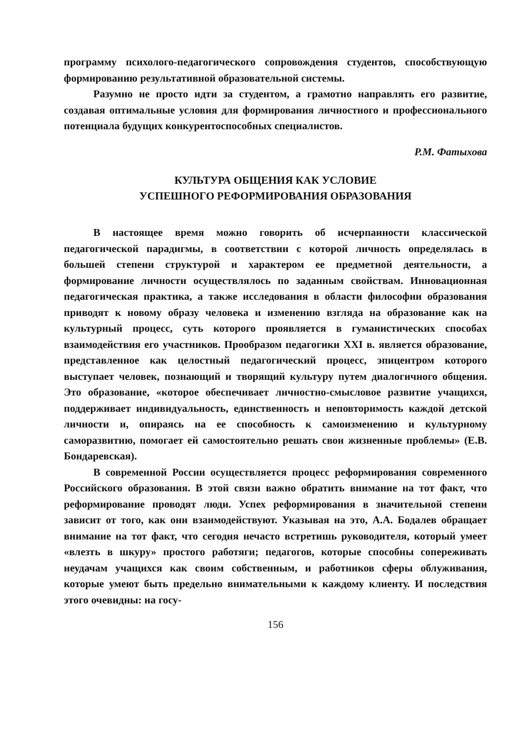программу психолого-педагогического сопровождения студентов, способствующую формированию результативной образовательной системы.
Разумно не просто идти за студентом, а грамотно направлять его развитие, создавая оптимальные условия для формирования личностного и профессионального потенциала будущих конкурентоспособных специалистов.
Р.М. Фатыхова
КУЛЬТУРА ОБЩЕНИЯ КАК УСЛОВИЕ
УСПЕШНОГО РЕФОРМИРОВАНИЯ ОБРАЗОВАНИЯ
В настоящее время можно говорить об исчерпанности классической педагогической парадигмы, в соответствии с которой личность определялась в большей степени структурой и характером ее предметной деятельности, а формирование личности осуществлялось по заданным свойствам. Инновационная педагогическая практика, а также исследования в области философии образования приводят к новому образу человека и изменению взгляда на образование как на культурный процесс, суть которого проявляется в гуманистических способах взаимодействия его участников. Прообразом педагогики XXI в. является образование, представленное как целостный педагогический процесс, эпицентром которого выступает человек, познающий и творящий культуру путем диалогичного общения. Это образование, «которое обеспечивает личностно-смысловое развитие учащихся, поддерживает индивидуальность, единственность и неповторимость каждой детской личности и, опираясь на ее способность к самоизменению и культурному саморазвитию, помогает ей самостоятельно решать свои жизненные проблемы» (Е.В. Бондаревская).
В современной России осуществляется процесс реформирования современного Российского образования. В этой связи важно обратить внимание на тот факт, что реформирование проводят люди. Успех реформирования в значительной степени зависит от того, как они взаимодействуют. Указывая на это, А.А. Бодалев обращает внимание на тот факт, что сегодня нечасто встретишь руководителя, который умеет «влезть в шкуру» простого работяги; педагогов, которые способны сопереживать неудачам учащихся как своим собственным, и работников сферы облуживания, которые умеют быть предельно внимательными к каждому клиенту. И последствия этого очевидны: на госу-
156